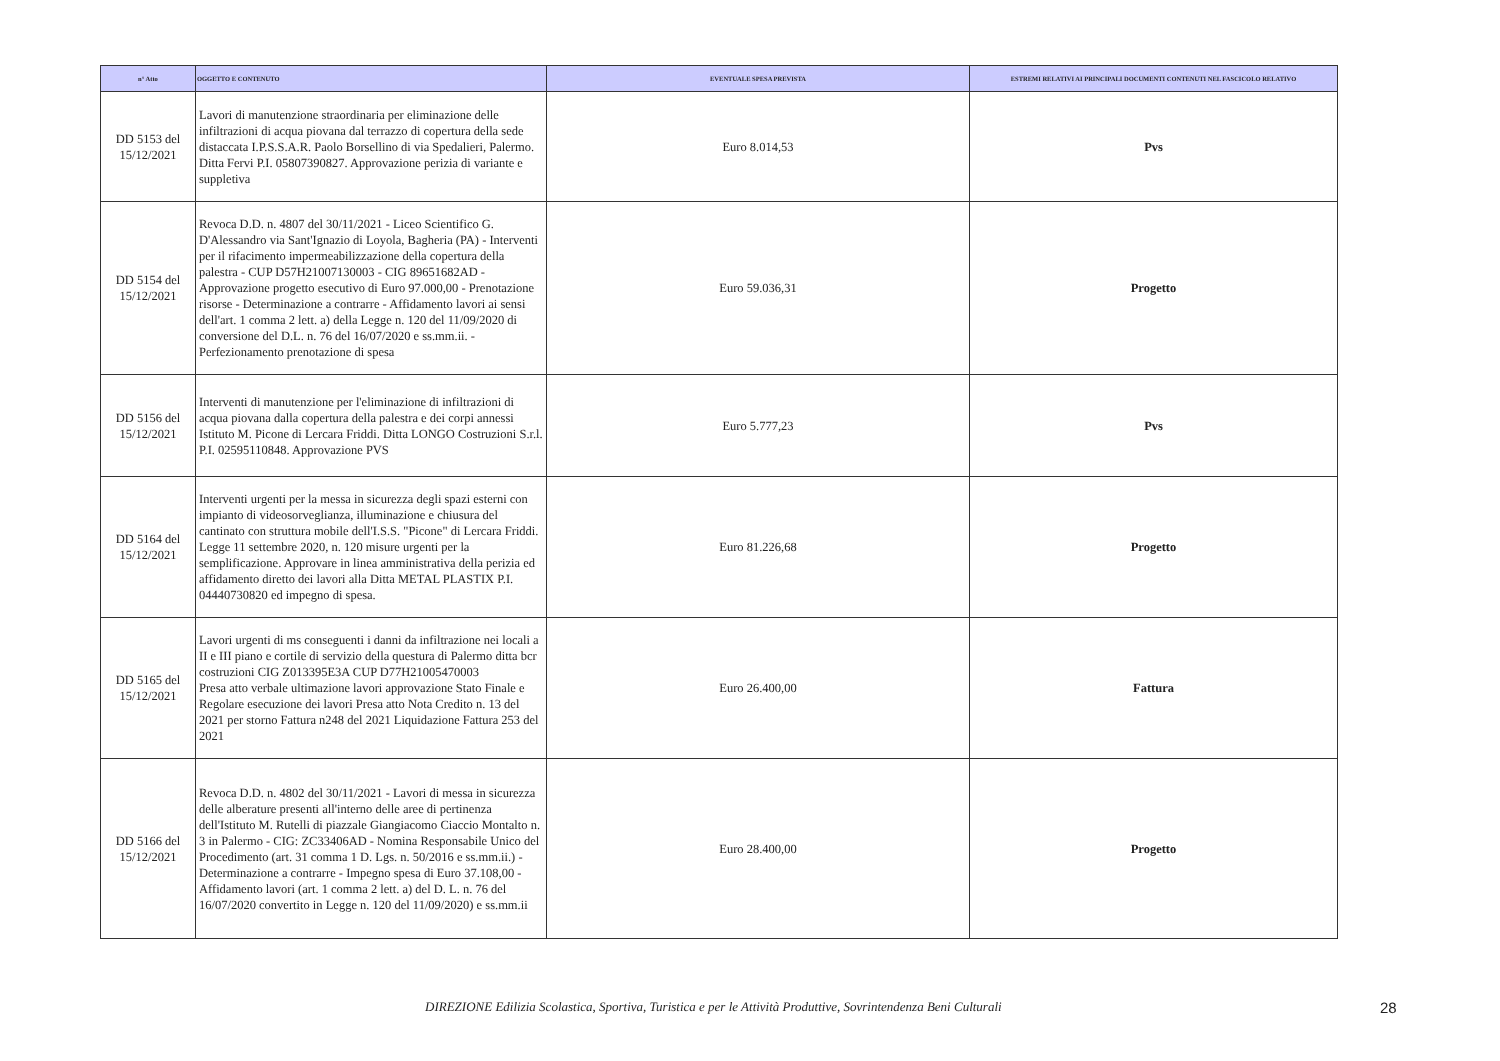| n° Atto | OGGETTO E CONTENUTO | EVENTUALE SPESA PREVISTA | ESTREMI RELATIVI AI PRINCIPALI DOCUMENTI CONTENUTI NEL FASCICOLO RELATIVO |
| --- | --- | --- | --- |
| DD 5153 del 15/12/2021 | Lavori di manutenzione straordinaria per eliminazione delle infiltrazioni di acqua piovana dal terrazzo di copertura della sede distaccata I.P.S.S.A.R. Paolo Borsellino di via Spedalieri, Palermo. Ditta Fervi P.I. 05807390827. Approvazione perizia di variante e suppletiva | Euro 8.014,53 | Pvs |
| DD 5154 del 15/12/2021 | Revoca D.D. n. 4807 del 30/11/2021 - Liceo Scientifico G. D'Alessandro via Sant'Ignazio di Loyola, Bagheria (PA) - Interventi per il rifacimento impermeabilizzazione della copertura della palestra - CUP D57H21007130003 - CIG 89651682AD - Approvazione progetto esecutivo di Euro 97.000,00 - Prenotazione risorse - Determinazione a contrarre - Affidamento lavori ai sensi dell'art. 1 comma 2 lett. a) della Legge n. 120 del 11/09/2020 di conversione del D.L. n. 76 del 16/07/2020 e ss.mm.ii. - Perfezionamento prenotazione di spesa | Euro 59.036,31 | Progetto |
| DD 5156 del 15/12/2021 | Interventi di manutenzione per l'eliminazione di infiltrazioni di acqua piovana dalla copertura della palestra e dei corpi annessi Istituto M. Picone di Lercara Friddi. Ditta LONGO Costruzioni S.r.l. P.I. 02595110848. Approvazione PVS | Euro 5.777,23 | Pvs |
| DD 5164 del 15/12/2021 | Interventi urgenti per la messa in sicurezza degli spazi esterni con impianto di videosorveglianza, illuminazione e chiusura del cantinato con struttura mobile dell'I.S.S. "Picone" di Lercara Friddi. Legge 11 settembre 2020, n. 120 misure urgenti per la semplificazione. Approvare in linea amministrativa della perizia ed affidamento diretto dei lavori alla Ditta METAL PLASTIX P.I. 04440730820 ed impegno di spesa. | Euro 81.226,68 | Progetto |
| DD 5165 del 15/12/2021 | Lavori urgenti di ms conseguenti i danni da infiltrazione nei locali a II e III piano e cortile di servizio della questura di Palermo ditta bcr costruzioni CIG Z013395E3A CUP D77H21005470003 Presa atto verbale ultimazione lavori approvazione Stato Finale e Regolare esecuzione dei lavori Presa atto Nota Credito n. 13 del 2021 per storno Fattura n248 del 2021 Liquidazione Fattura 253 del 2021 | Euro 26.400,00 | Fattura |
| DD 5166 del 15/12/2021 | Revoca D.D. n. 4802 del 30/11/2021 - Lavori di messa in sicurezza delle alberature presenti all'interno delle aree di pertinenza dell'Istituto M. Rutelli di piazzale Giangiacomo Ciaccio Montalto n. 3 in Palermo - CIG: ZC33406AD - Nomina Responsabile Unico del Procedimento (art. 31 comma 1 D. Lgs. n. 50/2016 e ss.mm.ii.) - Determinazione a contrarre - Impegno spesa di Euro 37.108,00 - Affidamento lavori (art. 1 comma 2 lett. a) del D. L. n. 76 del 16/07/2020 convertito in Legge n. 120 del 11/09/2020) e ss.mm.ii | Euro 28.400,00 | Progetto |
DIREZIONE Edilizia Scolastica, Sportiva, Turistica e per le Attività Produttive, Sovrintendenza Beni Culturali 28